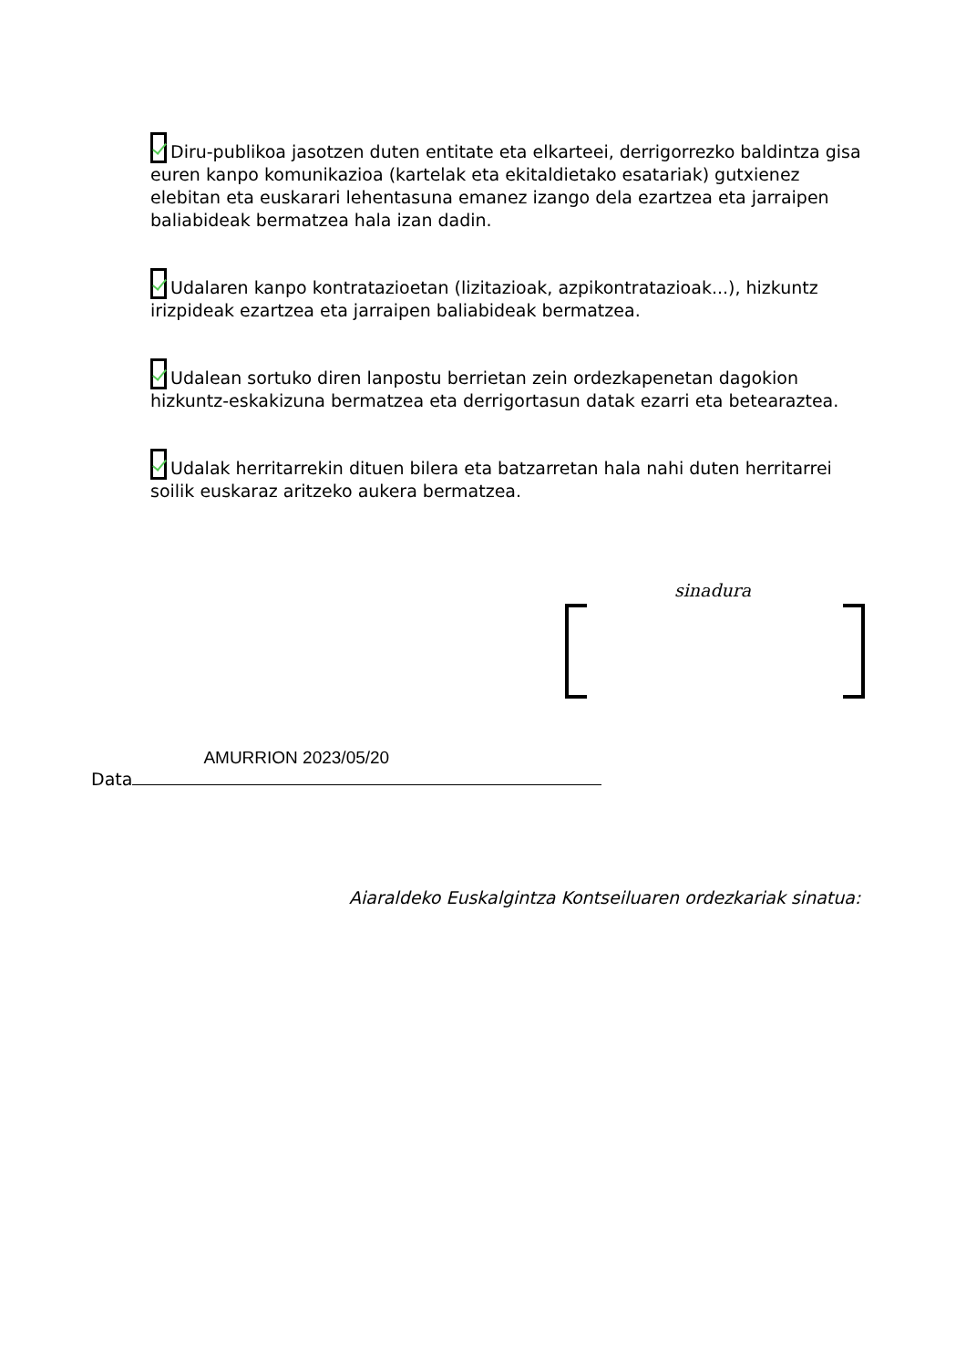Diru-publikoa jasotzen duten entitate eta elkarteei, derrigorrezko baldintza gisa euren kanpo komunikazioa (kartelak eta ekitaldietako esatariak) gutxienez elebitan eta euskarari lehentasuna emanez izango dela ezartzea eta jarraipen baliabideak bermatzea hala izan dadin.
Udalaren kanpo kontratazioetan (lizitazioak, azpikontratazioak...), hizkuntz irizpideak ezartzea eta jarraipen baliabideak bermatzea.
Udalean sortuko diren lanpostu berrietan zein ordezkapenetan dagokion hizkuntz-eskakizuna bermatzea eta derrigortasun datak ezarri eta betearaztea.
Udalak herritarrekin dituen bilera eta batzarretan hala nahi duten herritarrei soilik euskaraz aritzeko aukera bermatzea.
sinadura
Data AMURRION 2023/05/20
Aiaraldeko Euskalgintza Kontseiluaren ordezkariak sinatua: